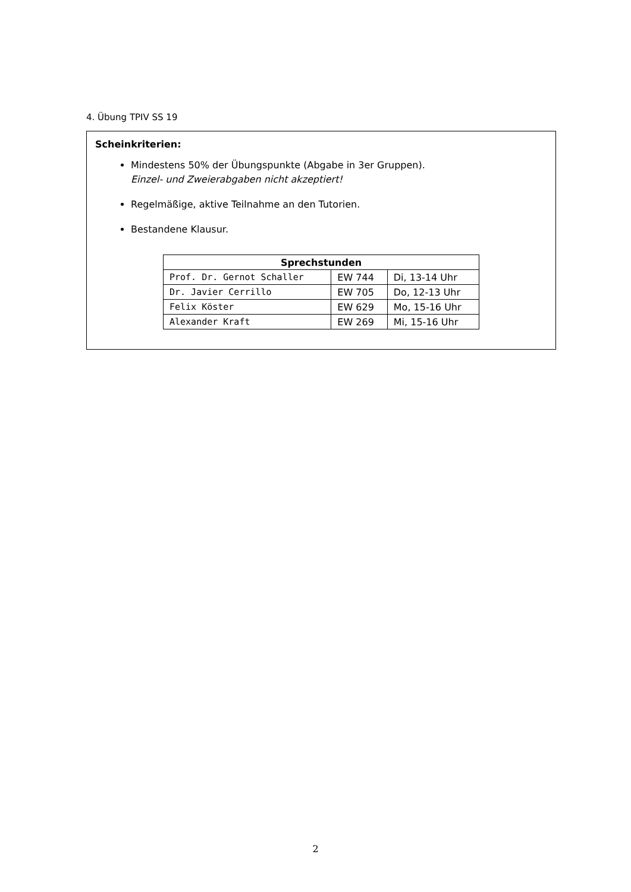4. Übung TPIV SS 19
Scheinkriterien:
Mindestens 50% der Übungspunkte (Abgabe in 3er Gruppen).
Einzel- und Zweierabgaben nicht akzeptiert!
Regelmäßige, aktive Teilnahme an den Tutorien.
Bestandene Klausur.
| Sprechstunden | | |
| --- | --- | --- |
| Prof. Dr. Gernot Schaller | EW 744 | Di, 13-14 Uhr |
| Dr. Javier Cerrillo | EW 705 | Do, 12-13 Uhr |
| Felix Köster | EW 629 | Mo, 15-16 Uhr |
| Alexander Kraft | EW 269 | Mi, 15-16 Uhr |
2